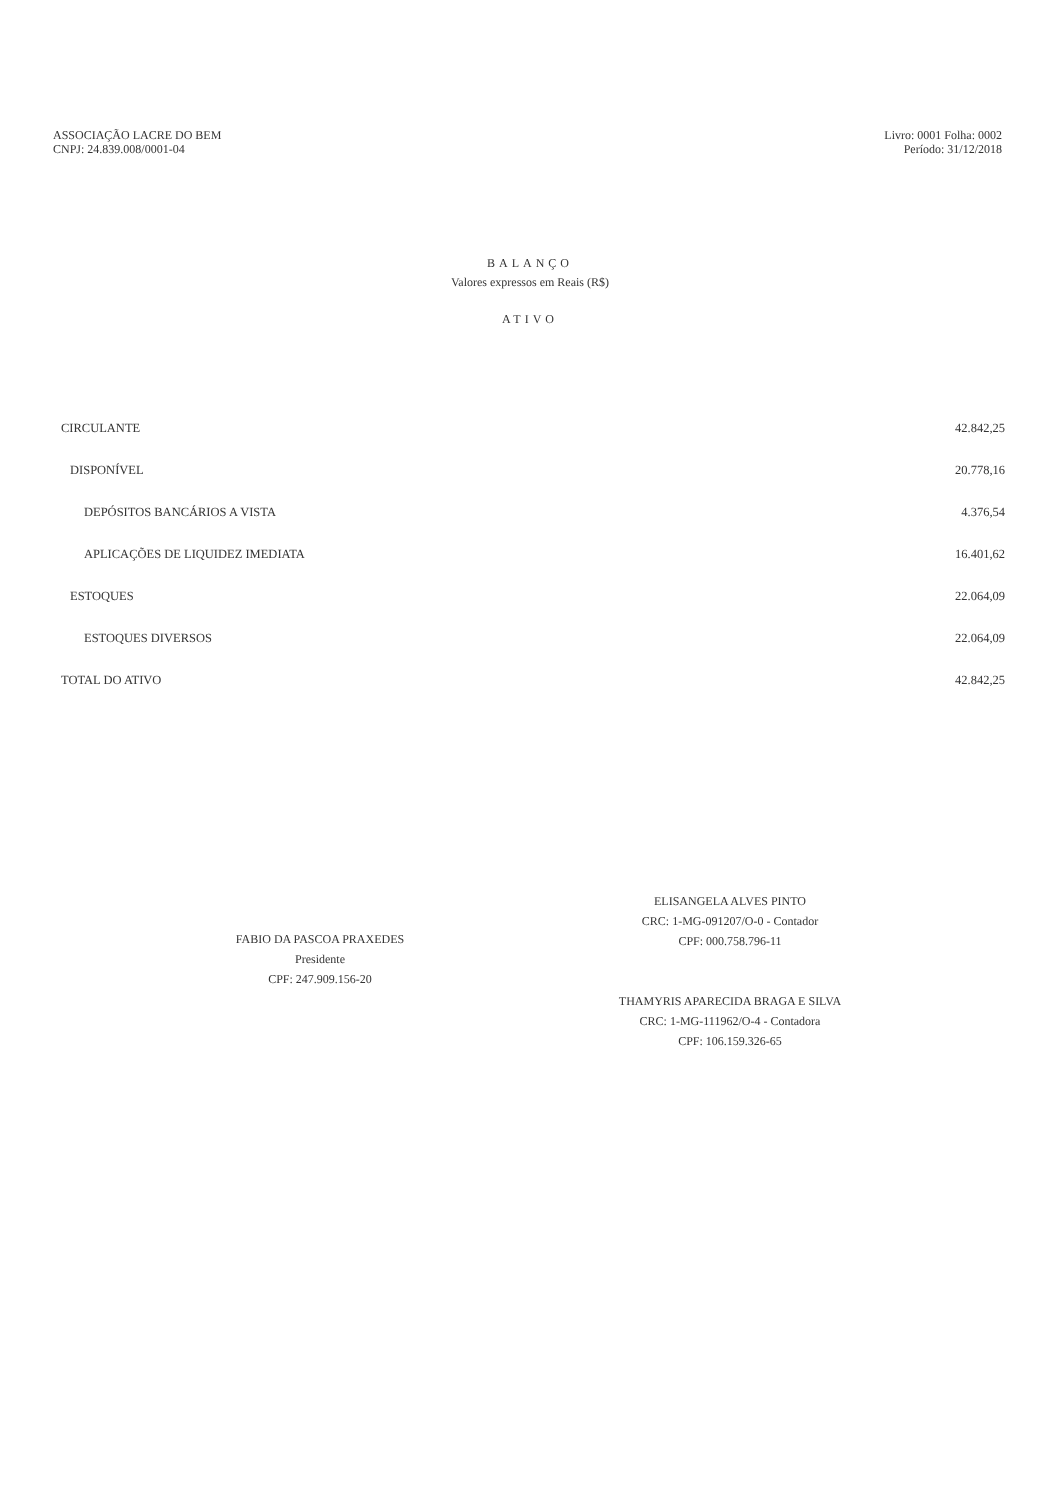ASSOCIAÇÃO LACRE DO BEM
CNPJ: 24.839.008/0001-04
Livro: 0001 Folha: 0002
Período: 31/12/2018
BALANÇO
Valores expressos em Reais (R$)
ATIVO
| CIRCULANTE | 42.842,25 |
| DISPONÍVEL | 20.778,16 |
| DEPÓSITOS BANCÁRIOS A VISTA | 4.376,54 |
| APLICAÇÕES DE LIQUIDEZ IMEDIATA | 16.401,62 |
| ESTOQUES | 22.064,09 |
| ESTOQUES DIVERSOS | 22.064,09 |
| TOTAL DO ATIVO | 42.842,25 |
FABIO DA PASCOA PRAXEDES
Presidente
CPF: 247.909.156-20
ELISANGELA ALVES PINTO
CRC: 1-MG-091207/O-0 - Contador
CPF: 000.758.796-11
THAMYRIS APARECIDA BRAGA E SILVA
CRC: 1-MG-111962/O-4 - Contadora
CPF: 106.159.326-65